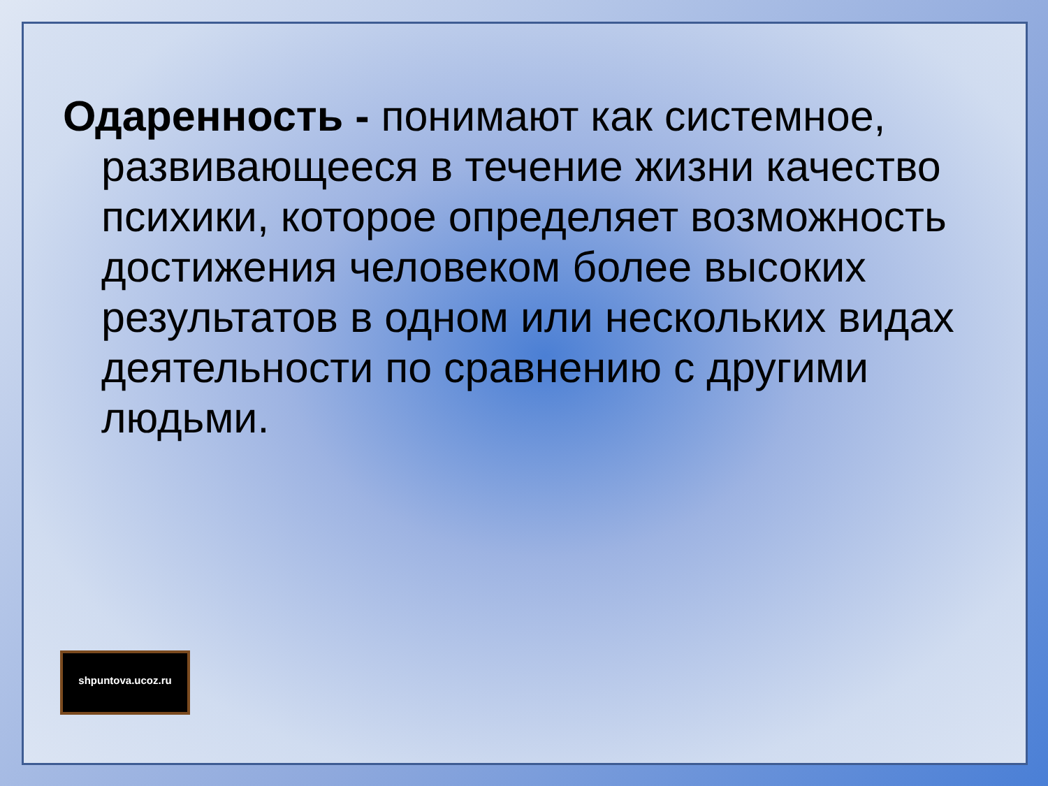Одаренность - понимают как системное, развивающееся в течение жизни качество психики, которое определяет возможность достижения человеком более высоких результатов в одном или нескольких видах деятельности по сравнению с другими людьми.
shpuntova.ucoz.ru